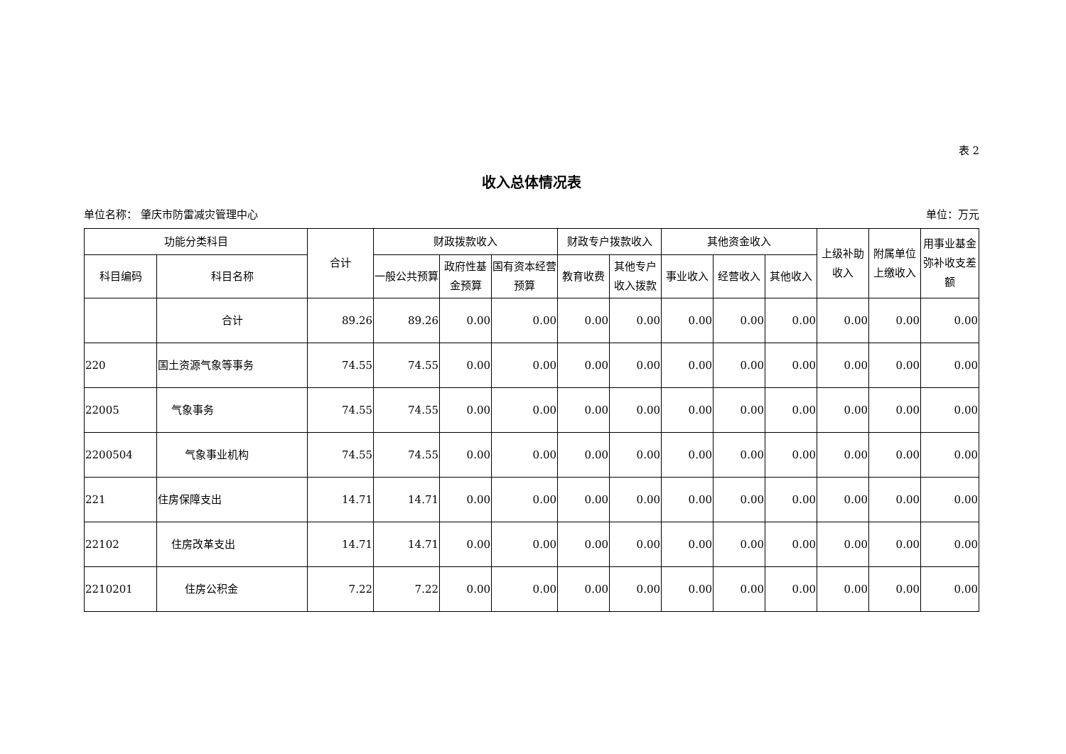表 2
收入总体情况表
单位名称： 肇庆市防雷减灾管理中心 单位：万元
| 功能分类科目 | | 合计 | 财政拨款收入 | | | 财政专户拨款收入 | | 其他资金收入 | | | 上级补助收入 | 附属单位上缴收入 | 用事业基金弥补收支差额 |
| --- | --- | --- | --- | --- | --- | --- | --- | --- | --- | --- | --- | --- | --- |
| 科目编码 | 科目名称 | | 一般公共预算 | 政府性基金预算 | 国有资本经营预算 | 教育收费 | 其他专户收入拨款 | 事业收入 | 经营收入 | 其他收入 | | | |
| | 合计 | 89.26 | 89.26 | 0.00 | 0.00 | 0.00 | 0.00 | 0.00 | 0.00 | 0.00 | 0.00 | 0.00 | 0.00 |
| 220 | 国土资源气象等事务 | 74.55 | 74.55 | 0.00 | 0.00 | 0.00 | 0.00 | 0.00 | 0.00 | 0.00 | 0.00 | 0.00 | 0.00 |
| 22005 | 气象事务 | 74.55 | 74.55 | 0.00 | 0.00 | 0.00 | 0.00 | 0.00 | 0.00 | 0.00 | 0.00 | 0.00 | 0.00 |
| 2200504 | 气象事业机构 | 74.55 | 74.55 | 0.00 | 0.00 | 0.00 | 0.00 | 0.00 | 0.00 | 0.00 | 0.00 | 0.00 | 0.00 |
| 221 | 住房保障支出 | 14.71 | 14.71 | 0.00 | 0.00 | 0.00 | 0.00 | 0.00 | 0.00 | 0.00 | 0.00 | 0.00 | 0.00 |
| 22102 | 住房改革支出 | 14.71 | 14.71 | 0.00 | 0.00 | 0.00 | 0.00 | 0.00 | 0.00 | 0.00 | 0.00 | 0.00 | 0.00 |
| 2210201 | 住房公积金 | 7.22 | 7.22 | 0.00 | 0.00 | 0.00 | 0.00 | 0.00 | 0.00 | 0.00 | 0.00 | 0.00 | 0.00 |